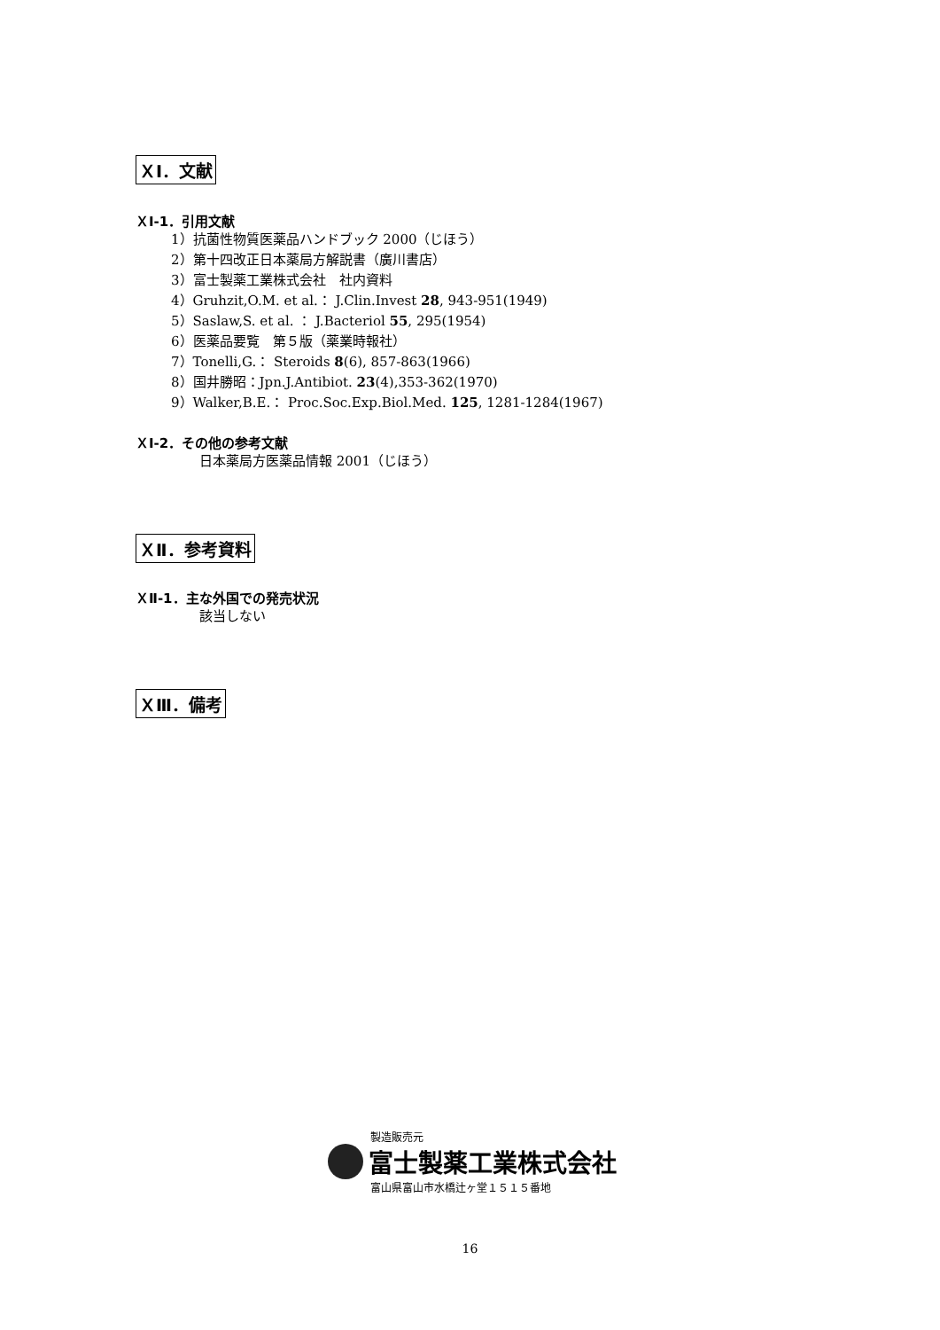ＸⅠ．文献
ＸⅠ-1．引用文献
1）抗菌性物質医薬品ハンドブック 2000（じほう）
2）第十四改正日本薬局方解説書（廣川書店）
3）富士製薬工業株式会社　社内資料
4）Gruhzit,O.M. et al.： J.Clin.Invest 28, 943-951(1949)
5）Saslaw,S. et al. ： J.Bacteriol 55, 295(1954)
6）医薬品要覧　第５版（薬業時報社）
7）Tonelli,G.： Steroids 8(6), 857-863(1966)
8）国井勝昭：Jpn.J.Antibiot. 23(4),353-362(1970)
9）Walker,B.E.： Proc.Soc.Exp.Biol.Med. 125, 1281-1284(1967)
ＸⅠ-2．その他の参考文献
日本薬局方医薬品情報 2001（じほう）
ＸⅡ．参考資料
ＸⅡ-1．主な外国での発売状況
該当しない
ＸⅢ．備考
製造販売元
富士製薬工業株式会社
富山県富山市水橋辻ヶ堂１５１５番地
16